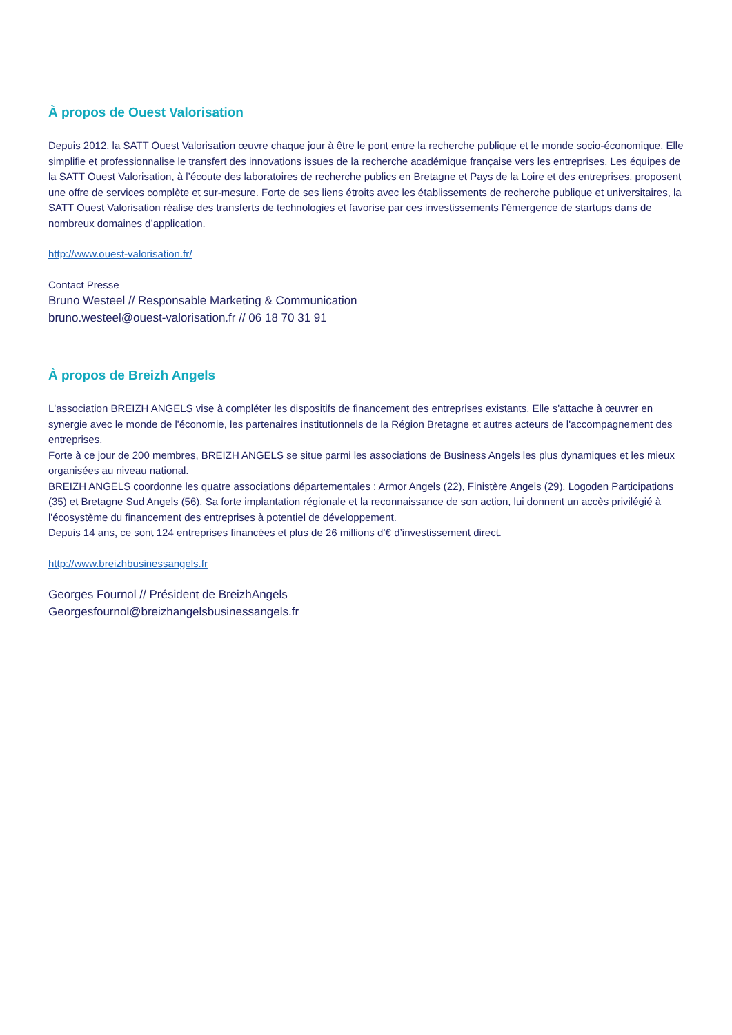À propos de Ouest Valorisation
Depuis 2012, la SATT Ouest Valorisation œuvre chaque jour à être le pont entre la recherche publique et le monde socio-économique. Elle simplifie et professionnalise le transfert des innovations issues de la recherche académique française vers les entreprises. Les équipes de la SATT Ouest Valorisation, à l’écoute des laboratoires de recherche publics en Bretagne et Pays de la Loire et des entreprises, proposent une offre de services complète et sur-mesure. Forte de ses liens étroits avec les établissements de recherche publique et universitaires, la SATT Ouest Valorisation réalise des transferts de technologies et favorise par ces investissements l’émergence de startups dans de nombreux domaines d’application.
http://www.ouest-valorisation.fr/
Contact Presse
Bruno Westeel // Responsable Marketing & Communication
bruno.westeel@ouest-valorisation.fr // 06 18 70 31 91
À propos de Breizh Angels
L'association BREIZH ANGELS vise à compléter les dispositifs de financement des entreprises existants. Elle s'attache à œuvrer en synergie avec le monde de l'économie, les partenaires institutionnels de la Région Bretagne et autres acteurs de l'accompagnement des entreprises.
Forte à ce jour de 200 membres, BREIZH ANGELS se situe parmi les associations de Business Angels les plus dynamiques et les mieux organisées au niveau national.
BREIZH ANGELS coordonne les quatre associations départementales : Armor Angels (22), Finistère Angels (29), Logoden Participations (35) et Bretagne Sud Angels (56). Sa forte implantation régionale et la reconnaissance de son action, lui donnent un accès privilégié à l'écosystème du financement des entreprises à potentiel de développement.
Depuis 14 ans, ce sont 124 entreprises financées et plus de 26 millions d’€ d’investissement direct.
http://www.breizhbusinessangels.fr
Georges Fournol // Président de BreizhAngels
Georgesfournol@breizhangelsbusinessangels.fr